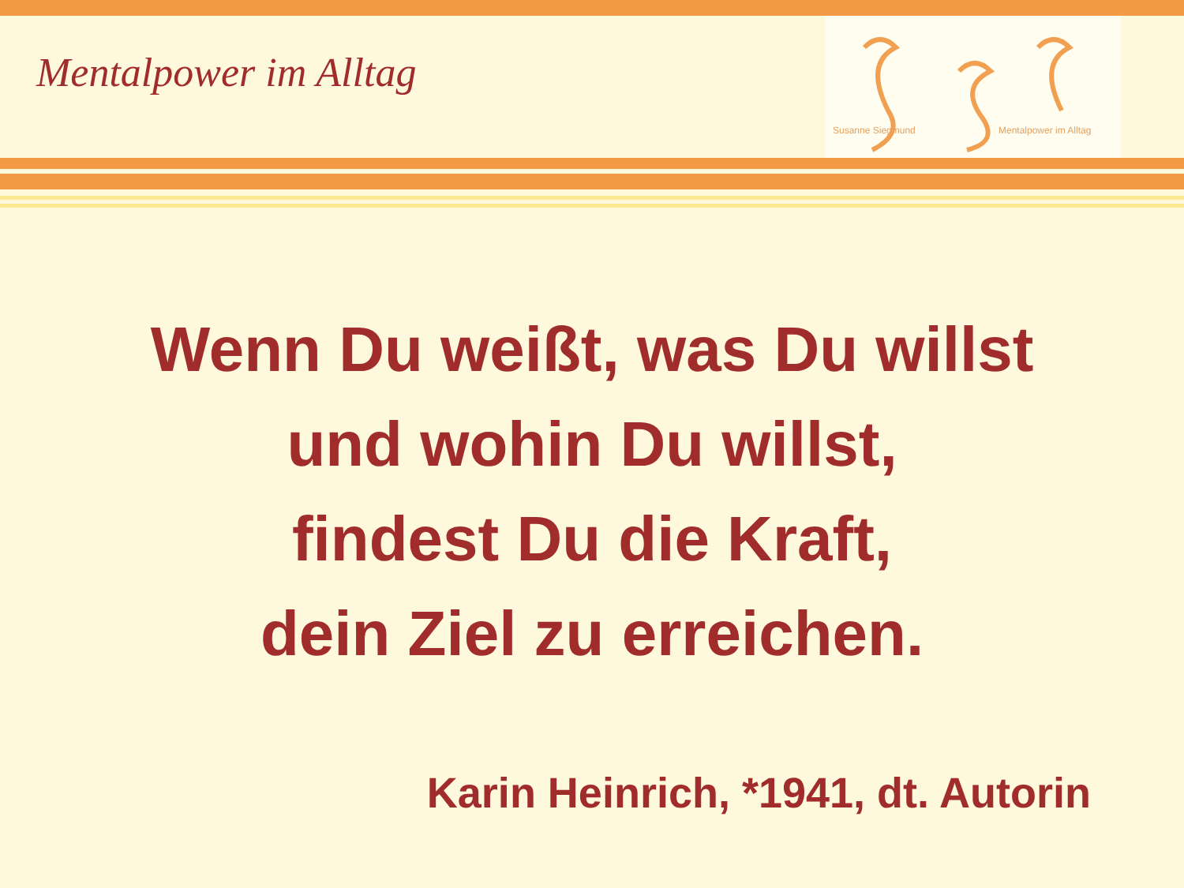Mentalpower im Alltag
Susanne Siegmund Mentalpower im Alltag
Wenn Du weißt, was Du willst
und wohin Du willst,
findest Du die Kraft,
dein Ziel zu erreichen.
Karin Heinrich, *1941, dt. Autorin